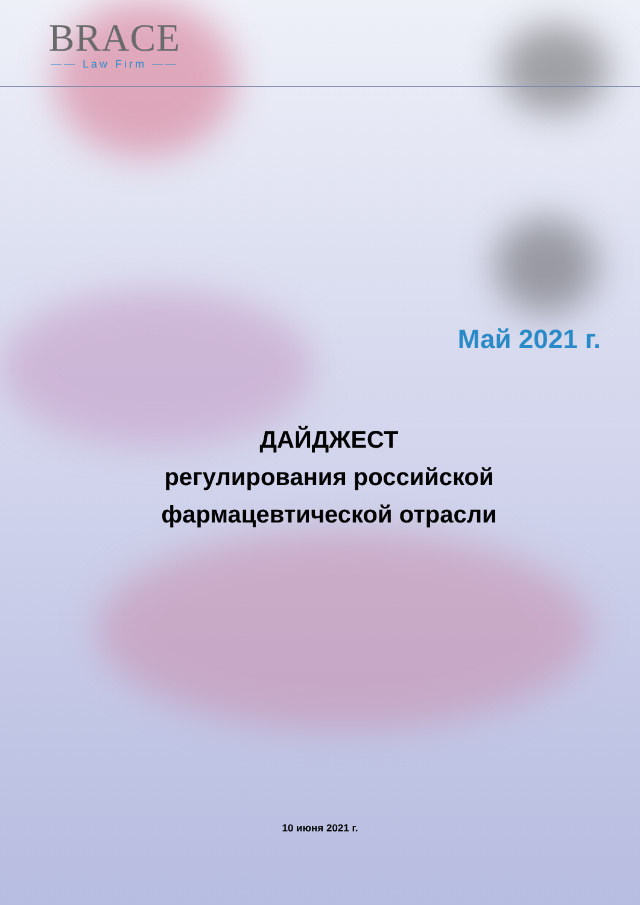BRACE
—— Law Firm ——
Май 2021 г.
ДАЙДЖЕСТ
регулирования российской
фармацевтической отрасли
10 июня 2021 г.